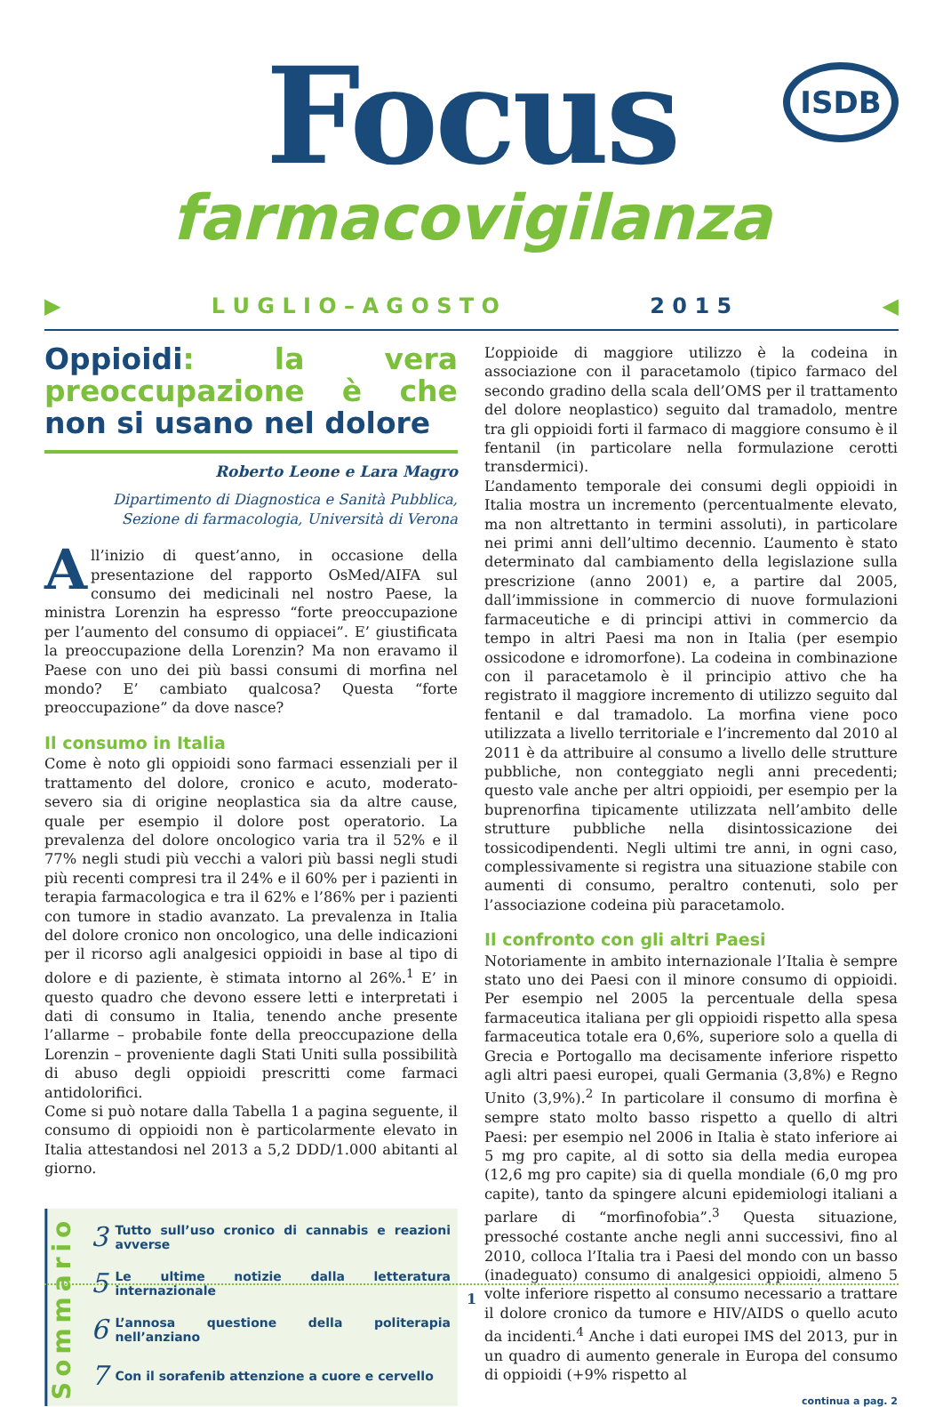Focus
farmacovigilanza
ISDB
▶ L U G L I O – A G O S T O 2 0 1 5 ◀
Oppioidi: la vera preoccupazione è che non si usano nel dolore
Roberto Leone e Lara Magro
Dipartimento di Diagnostica e Sanità Pubblica,
Sezione di farmacologia, Università di Verona
All’inizio di quest’anno, in occasione della presentazione del rapporto OsMed/AIFA sul consumo dei medicinali nel nostro Paese, la ministra Lorenzin ha espresso “forte preoccupazione per l’aumento del consumo di oppiacei”. E’ giustificata la preoccupazione della Lorenzin? Ma non eravamo il Paese con uno dei più bassi consumi di morfina nel mondo? E’ cambiato qualcosa? Questa “forte preoccupazione” da dove nasce?
Il consumo in Italia
Come è noto gli oppioidi sono farmaci essenziali per il trattamento del dolore, cronico e acuto, moderato-severo sia di origine neoplastica sia da altre cause, quale per esempio il dolore post operatorio. La prevalenza del dolore oncologico varia tra il 52% e il 77% negli studi più vecchi a valori più bassi negli studi più recenti compresi tra il 24% e il 60% per i pazienti in terapia farmacologica e tra il 62% e l’86% per i pazienti con tumore in stadio avanzato. La prevalenza in Italia del dolore cronico non oncologico, una delle indicazioni per il ricorso agli analgesici oppioidi in base al tipo di dolore e di paziente, è stimata intorno al 26%.<sup>1</sup> E’ in questo quadro che devono essere letti e interpretati i dati di consumo in Italia, tenendo anche presente l’allarme – probabile fonte della preoccupazione della Lorenzin – proveniente dagli Stati Uniti sulla possibilità di abuso degli oppioidi prescritti come farmaci antidolorifici.
Come si può notare dalla Tabella 1 a pagina seguente, il consumo di oppioidi non è particolarmente elevato in Italia attestandosi nel 2013 a 5,2 DDD/1.000 abitanti al giorno.
Sommario
3 Tutto sull’uso cronico di cannabis e reazioni avverse
5 Le ultime notizie dalla letteratura internazionale
6 L’annosa questione della politerapia nell’anziano
7 Con il sorafenib attenzione a cuore e cervello
L’oppioide di maggiore utilizzo è la codeina in associazione con il paracetamolo (tipico farmaco del secondo gradino della scala dell’OMS per il trattamento del dolore neoplastico) seguito dal tramadolo, mentre tra gli oppioidi forti il farmaco di maggiore consumo è il fentanil (in particolare nella formulazione cerotti transdermici).
L’andamento temporale dei consumi degli oppioidi in Italia mostra un incremento (percentualmente elevato, ma non altrettanto in termini assoluti), in particolare nei primi anni dell’ultimo decennio. L’aumento è stato determinato dal cambiamento della legislazione sulla prescrizione (anno 2001) e, a partire dal 2005, dall’immissione in commercio di nuove formulazioni farmaceutiche e di principi attivi in commercio da tempo in altri Paesi ma non in Italia (per esempio ossicodone e idromorfone). La codeina in combinazione con il paracetamolo è il principio attivo che ha registrato il maggiore incremento di utilizzo seguito dal fentanil e dal tramadolo. La morfina viene poco utilizzata a livello territoriale e l’incremento dal 2010 al 2011 è da attribuire al consumo a livello delle strutture pubbliche, non conteggiato negli anni precedenti; questo vale anche per altri oppioidi, per esempio per la buprenorfina tipicamente utilizzata nell’ambito delle strutture pubbliche nella disintossicazione dei tossicodipendenti. Negli ultimi tre anni, in ogni caso, complessivamente si registra una situazione stabile con aumenti di consumo, peraltro contenuti, solo per l’associazione codeina più paracetamolo.
Il confronto con gli altri Paesi
Notoriamente in ambito internazionale l’Italia è sempre stato uno dei Paesi con il minore consumo di oppioidi. Per esempio nel 2005 la percentuale della spesa farmaceutica italiana per gli oppioidi rispetto alla spesa farmaceutica totale era 0,6%, superiore solo a quella di Grecia e Portogallo ma decisamente inferiore rispetto agli altri paesi europei, quali Germania (3,8%) e Regno Unito (3,9%).<sup>2</sup> In particolare il consumo di morfina è sempre stato molto basso rispetto a quello di altri Paesi: per esempio nel 2006 in Italia è stato inferiore ai 5 mg pro capite, al di sotto sia della media europea (12,6 mg pro capite) sia di quella mondiale (6,0 mg pro capite), tanto da spingere alcuni epidemiologi italiani a parlare di “morfinofobia”.<sup>3</sup> Questa situazione, pressoché costante anche negli anni successivi, fino al 2010, colloca l’Italia tra i Paesi del mondo con un basso (inadeguato) consumo di analgesici oppioidi, almeno 5 volte inferiore rispetto al consumo necessario a trattare il dolore cronico da tumore e HIV/AIDS o quello acuto da incidenti.<sup>4</sup> Anche i dati europei IMS del 2013, pur in un quadro di aumento generale in Europa del consumo di oppioidi (+9% rispetto al
continua a pag. 2
1